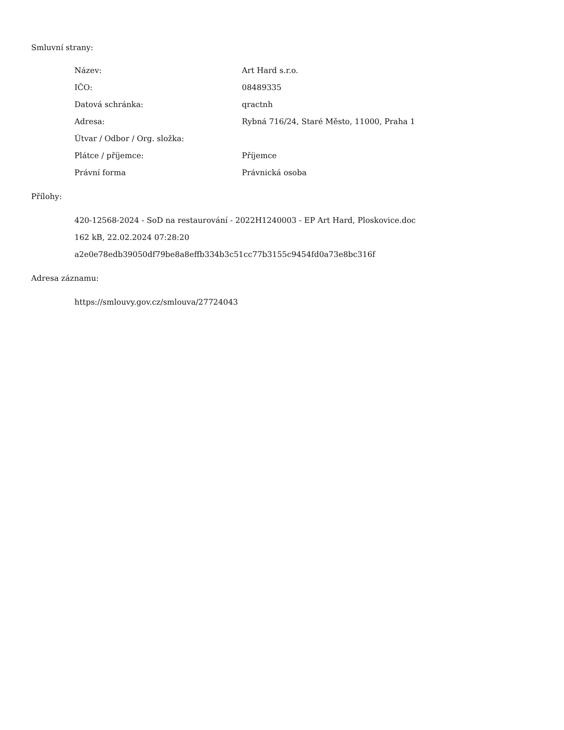Smluvní strany:
| Název: | Art Hard s.r.o. |
| IČO: | 08489335 |
| Datová schránka: | qractnh |
| Adresa: | Rybná 716/24, Staré Město, 11000, Praha 1 |
| Útvar / Odbor / Org. složka: | |
| Plátce / příjemce: | Příjemce |
| Právní forma | Právnická osoba |
Přílohy:
420-12568-2024 - SoD na restaurování - 2022H1240003 - EP Art Hard, Ploskovice.doc
162 kB, 22.02.2024 07:28:20
a2e0e78edb39050df79be8a8effb334b3c51cc77b3155c9454fd0a73e8bc316f
Adresa záznamu:
https://smlouvy.gov.cz/smlouva/27724043